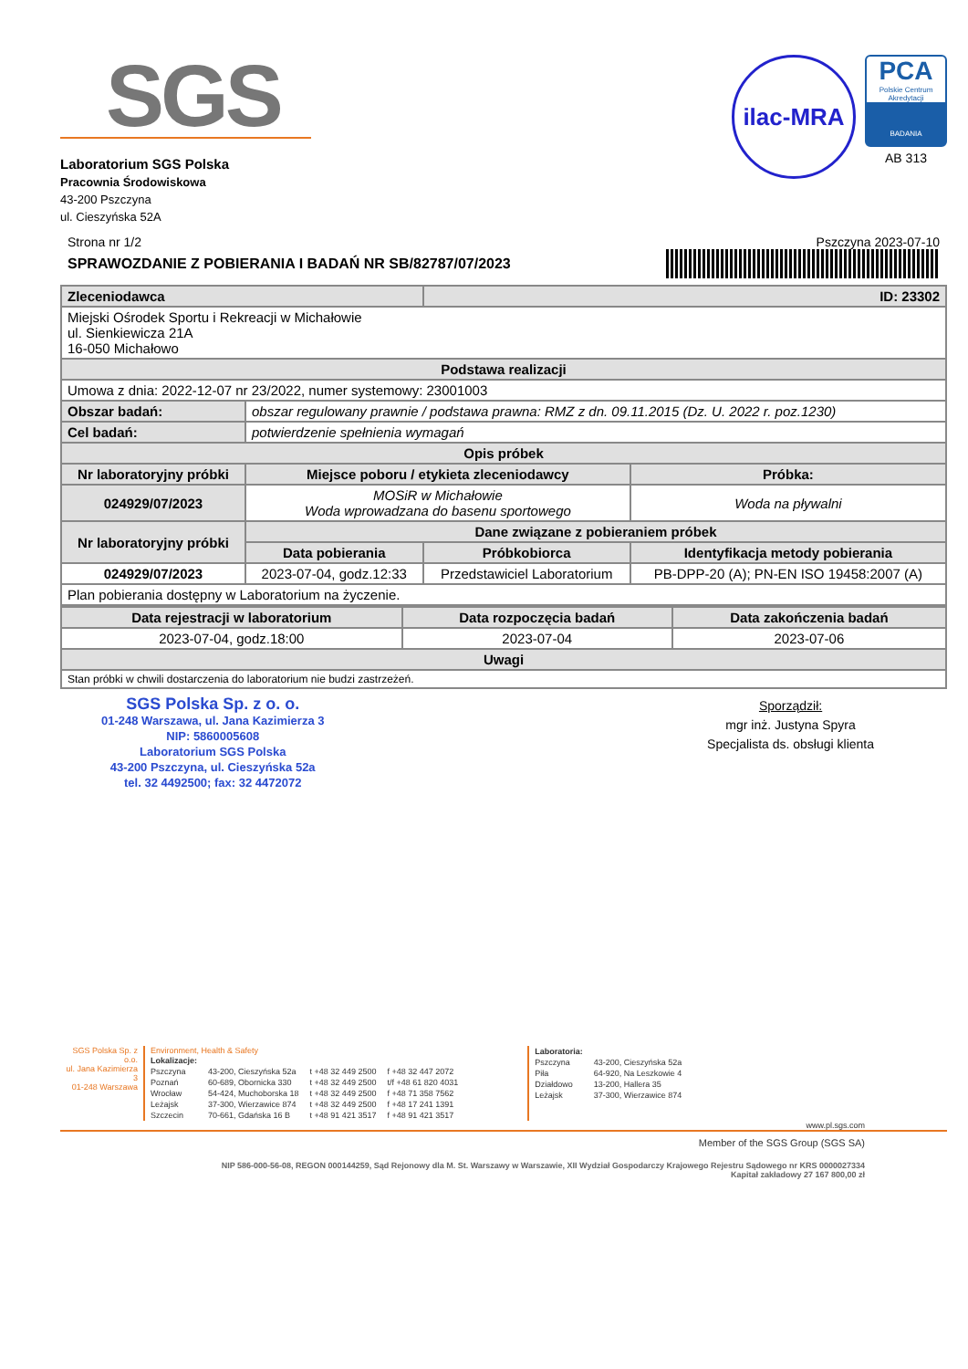SGS
Laboratorium SGS Polska
Pracownia Środowiskowa
43-200 Pszczyna
ul. Cieszyńska 52A
ilac-MRA
PCA
Polskie Centrum Akredytacji
BADANIA
AB 313
Strona nr 1/2
SPRAWOZDANIE Z POBIERANIA I BADAŃ NR SB/82787/07/2023
Pszczyna 2023-07-10
| Zleceniodawca | | ID: 23302 | |
| Miejski Ośrodek Sportu i Rekreacji w Michałowie ul. Sienkiewicza 21A 16-050 Michałowo | | | |
| Podstawa realizacji | | | |
| Umowa z dnia: 2022-12-07 nr 23/2022, numer systemowy: 23001003 | | | |
| Obszar badań: | obszar regulowany prawnie / podstawa prawna: RMZ z dn. 09.11.2015 (Dz. U. 2022 r. poz.1230) | | |
| Cel badań: | potwierdzenie spełnienia wymagań | | |
| Opis próbek | | | |
| Nr laboratoryjny próbki | Miejsce poboru / etykieta zleceniodawcy | | Próbka: |
| 024929/07/2023 | MOSiR w Michałowie Woda wprowadzana do basenu sportowego | | Woda na pływalni |
| Nr laboratoryjny próbki | Dane związane z pobieraniem próbek | | |
| | Data pobierania | Próbkobiorca | Identyfikacja metody pobierania |
| 024929/07/2023 | 2023-07-04, godz.12:33 | Przedstawiciel Laboratorium | PB-DPP-20 (A); PN-EN ISO 19458:2007 (A) |
| Plan pobierania dostępny w Laboratorium na życzenie. | | | |
| Data rejestracji w laboratorium | Data rozpoczęcia badań | Data zakończenia badań |
| --- | --- | --- |
| 2023-07-04, godz.18:00 | 2023-07-04 | 2023-07-06 |
| Uwagi | | |
| Stan próbki w chwili dostarczenia do laboratorium nie budzi zastrzeżeń. | | |
SGS Polska Sp. z o. o.
01-248 Warszawa, ul. Jana Kazimierza 3
NIP: 5860005608
Laboratorium SGS Polska
43-200 Pszczyna, ul. Cieszyńska 52a
tel. 32 4492500; fax: 32 4472072
Sporządził:
mgr inż. Justyna Spyra
Specjalista ds. obsługi klienta
SGS Polska Sp. z o.o.
ul. Jana Kazimierza 3
01-248 Warszawa
Environment, Health & Safety
| Lokalizacje: | | | |
| Pszczyna | 43-200, Cieszyńska 52a | t +48 32 449 2500 | f +48 32 447 2072 |
| Poznań | 60-689, Obornicka 330 | t +48 32 449 2500 | t/f +48 61 820 4031 |
| Wrocław | 54-424, Muchoborska 18 | t +48 32 449 2500 | f +48 71 358 7562 |
| Leżajsk | 37-300, Wierzawice 874 | t +48 32 449 2500 | f +48 17 241 1391 |
| Szczecin | 70-661, Gdańska 16 B | t +48 91 421 3517 | f +48 91 421 3517 |
| Laboratoria: | |
| Pszczyna | 43-200, Cieszyńska 52a |
| Piła | 64-920, Na Leszkowie 4 |
| Działdowo | 13-200, Hallera 35 |
| Leżajsk | 37-300, Wierzawice 874 |
www.pl.sgs.com
Member of the SGS Group (SGS SA)
NIP 586-000-56-08, REGON 000144259, Sąd Rejonowy dla M. St. Warszawy w Warszawie, XII Wydział Gospodarczy Krajowego Rejestru Sądowego nr KRS 0000027334
Kapitał zakładowy 27 167 800,00 zł